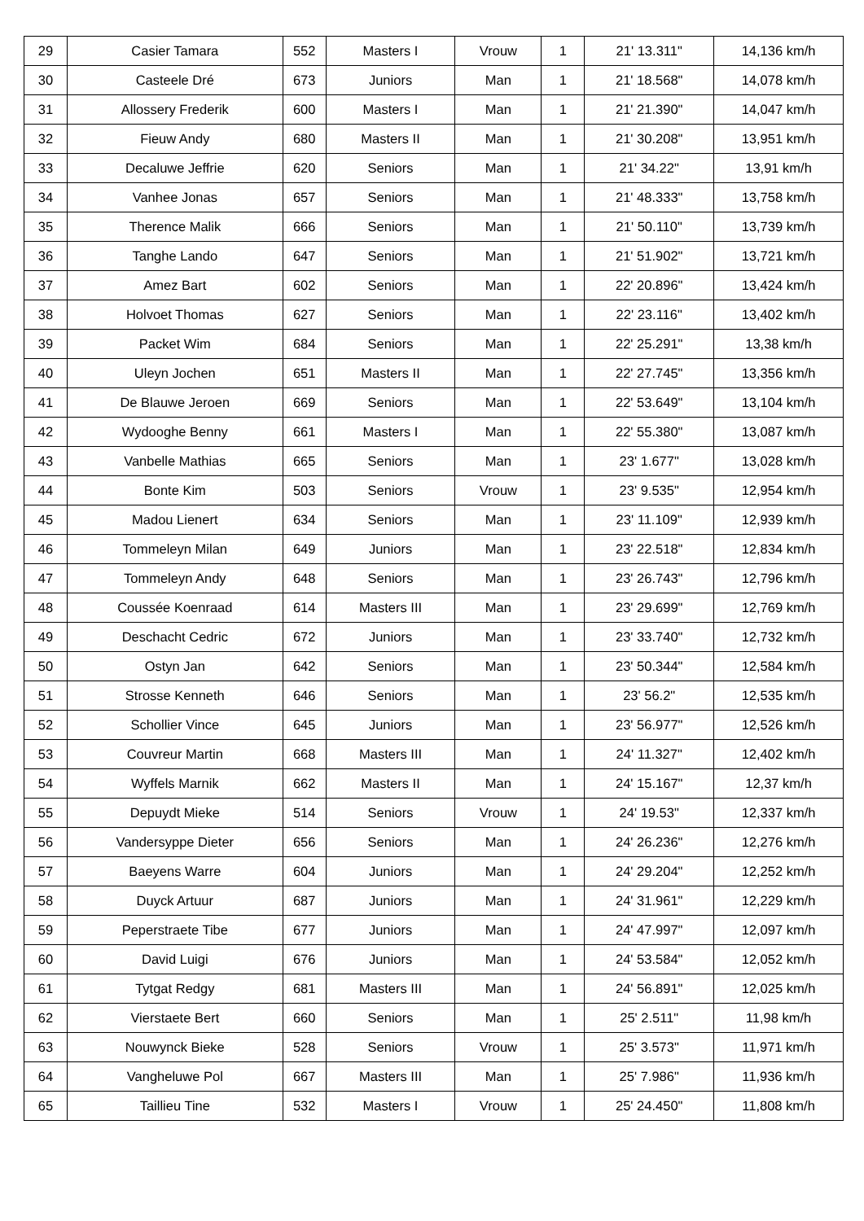| 29 | Casier Tamara | 552 | Masters I | Vrouw | 1 | 21' 13.311" | 14,136 km/h |
| 30 | Casteele Dré | 673 | Juniors | Man | 1 | 21' 18.568" | 14,078 km/h |
| 31 | Allossery Frederik | 600 | Masters I | Man | 1 | 21' 21.390" | 14,047 km/h |
| 32 | Fieuw Andy | 680 | Masters II | Man | 1 | 21' 30.208" | 13,951 km/h |
| 33 | Decaluwe Jeffrie | 620 | Seniors | Man | 1 | 21' 34.22" | 13,91 km/h |
| 34 | Vanhee Jonas | 657 | Seniors | Man | 1 | 21' 48.333" | 13,758 km/h |
| 35 | Therence Malik | 666 | Seniors | Man | 1 | 21' 50.110" | 13,739 km/h |
| 36 | Tanghe Lando | 647 | Seniors | Man | 1 | 21' 51.902" | 13,721 km/h |
| 37 | Amez Bart | 602 | Seniors | Man | 1 | 22' 20.896" | 13,424 km/h |
| 38 | Holvoet Thomas | 627 | Seniors | Man | 1 | 22' 23.116" | 13,402 km/h |
| 39 | Packet Wim | 684 | Seniors | Man | 1 | 22' 25.291" | 13,38 km/h |
| 40 | Uleyn Jochen | 651 | Masters II | Man | 1 | 22' 27.745" | 13,356 km/h |
| 41 | De Blauwe Jeroen | 669 | Seniors | Man | 1 | 22' 53.649" | 13,104 km/h |
| 42 | Wydooghe Benny | 661 | Masters I | Man | 1 | 22' 55.380" | 13,087 km/h |
| 43 | Vanbelle Mathias | 665 | Seniors | Man | 1 | 23' 1.677" | 13,028 km/h |
| 44 | Bonte Kim | 503 | Seniors | Vrouw | 1 | 23' 9.535" | 12,954 km/h |
| 45 | Madou Lienert | 634 | Seniors | Man | 1 | 23' 11.109" | 12,939 km/h |
| 46 | Tommeleyn Milan | 649 | Juniors | Man | 1 | 23' 22.518" | 12,834 km/h |
| 47 | Tommeleyn Andy | 648 | Seniors | Man | 1 | 23' 26.743" | 12,796 km/h |
| 48 | Coussée Koenraad | 614 | Masters III | Man | 1 | 23' 29.699" | 12,769 km/h |
| 49 | Deschacht Cedric | 672 | Juniors | Man | 1 | 23' 33.740" | 12,732 km/h |
| 50 | Ostyn Jan | 642 | Seniors | Man | 1 | 23' 50.344" | 12,584 km/h |
| 51 | Strosse Kenneth | 646 | Seniors | Man | 1 | 23' 56.2" | 12,535 km/h |
| 52 | Schollier Vince | 645 | Juniors | Man | 1 | 23' 56.977" | 12,526 km/h |
| 53 | Couvreur Martin | 668 | Masters III | Man | 1 | 24' 11.327" | 12,402 km/h |
| 54 | Wyffels Marnik | 662 | Masters II | Man | 1 | 24' 15.167" | 12,37 km/h |
| 55 | Depuydt Mieke | 514 | Seniors | Vrouw | 1 | 24' 19.53" | 12,337 km/h |
| 56 | Vandersyppe Dieter | 656 | Seniors | Man | 1 | 24' 26.236" | 12,276 km/h |
| 57 | Baeyens Warre | 604 | Juniors | Man | 1 | 24' 29.204" | 12,252 km/h |
| 58 | Duyck Artuur | 687 | Juniors | Man | 1 | 24' 31.961" | 12,229 km/h |
| 59 | Peperstraete Tibe | 677 | Juniors | Man | 1 | 24' 47.997" | 12,097 km/h |
| 60 | David Luigi | 676 | Juniors | Man | 1 | 24' 53.584" | 12,052 km/h |
| 61 | Tytgat Redgy | 681 | Masters III | Man | 1 | 24' 56.891" | 12,025 km/h |
| 62 | Vierstaete Bert | 660 | Seniors | Man | 1 | 25' 2.511" | 11,98 km/h |
| 63 | Nouwynck Bieke | 528 | Seniors | Vrouw | 1 | 25' 3.573" | 11,971 km/h |
| 64 | Vangheluwe Pol | 667 | Masters III | Man | 1 | 25' 7.986" | 11,936 km/h |
| 65 | Taillieu Tine | 532 | Masters I | Vrouw | 1 | 25' 24.450" | 11,808 km/h |